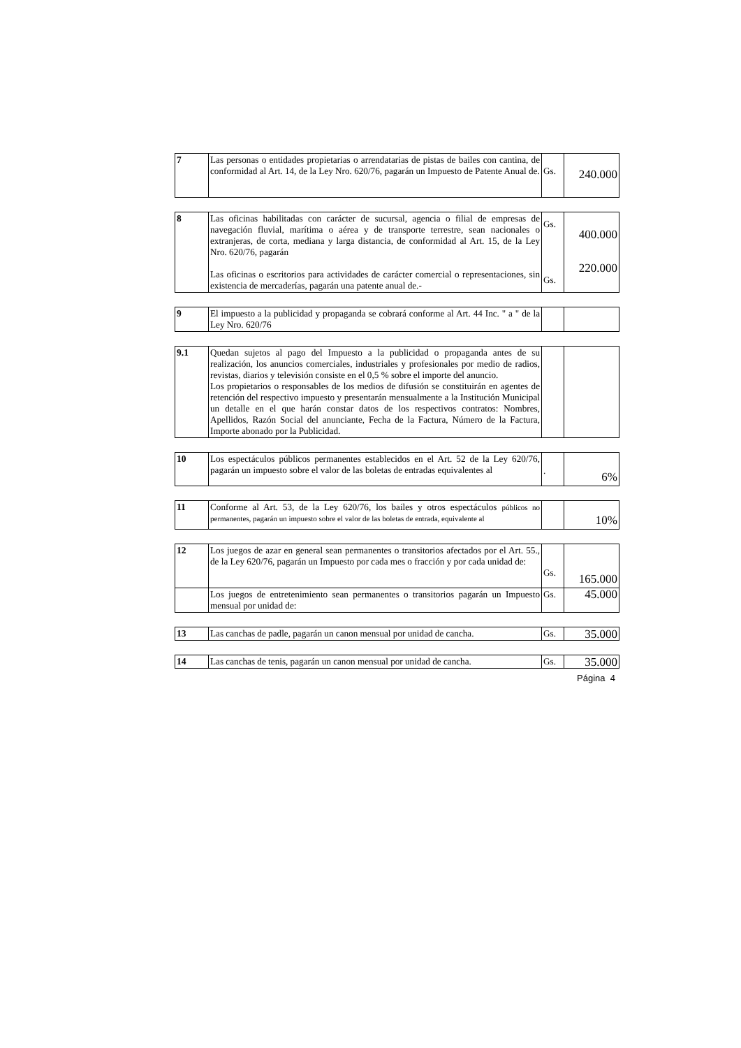| 7 | Las personas o entidades propietarias o arrendatarias de pistas de bailes con cantina, de conformidad al Art. 14, de la Ley Nro. 620/76, pagarán un Impuesto de Patente Anual de. | Gs. | 240.000 |
| 8 | Las oficinas habilitadas con carácter de sucursal, agencia o filial de empresas de navegación fluvial, marítima o aérea y de transporte terrestre, sean nacionales o extranjeras, de corta, mediana y larga distancia, de conformidad al Art. 15, de la Ley Nro. 620/76, pagarán Las oficinas o escritorios para actividades de carácter comercial o representaciones, sin existencia de mercaderías, pagarán una patente anual de.- | Gs. Gs. | 400.000 220.000 |
| 9 | El impuesto a la publicidad y propaganda se cobrará conforme al Art. 44 Inc. " a " de la Ley Nro. 620/76 | | |
| 9.1 | Quedan sujetos al pago del Impuesto a la publicidad o propaganda antes de su realización, los anuncios comerciales, industriales y profesionales por medio de radios, revistas, diarios y televisión consiste en el 0,5 % sobre el importe del anuncio. Los propietarios o responsables de los medios de difusión se constituirán en agentes de retención del respectivo impuesto y presentarán mensualmente a la Institución Municipal un detalle en el que harán constar datos de los respectivos contratos: Nombres, Apellidos, Razón Social del anunciante, Fecha de la Factura, Número de la Factura, Importe abonado por la Publicidad. | | |
| 10 | Los espectáculos públicos permanentes establecidos en el Art. 52 de la Ley 620/76, pagarán un impuesto sobre el valor de las boletas de entradas equivalentes al | . | 6% |
| 11 | Conforme al Art. 53, de la Ley 620/76, los bailes y otros espectáculos públicos no permanentes, pagarán un impuesto sobre el valor de las boletas de entrada, equivalente al | | 10% |
| 12 | Los juegos de azar en general sean permanentes o transitorios afectados por el Art. 55., de la Ley 620/76, pagarán un Impuesto por cada mes o fracción y por cada unidad de: | Gs. | 165.000 |
| | Los juegos de entretenimiento sean permanentes o transitorios pagarán un Impuesto mensual por unidad de: | Gs. | 45.000 |
| 13 | Las canchas de padle, pagarán un canon mensual por unidad de cancha. | Gs. | 35.000 |
| 14 | Las canchas de tenis, pagarán un canon mensual por unidad de cancha. | Gs. | 35.000 |
Página 4